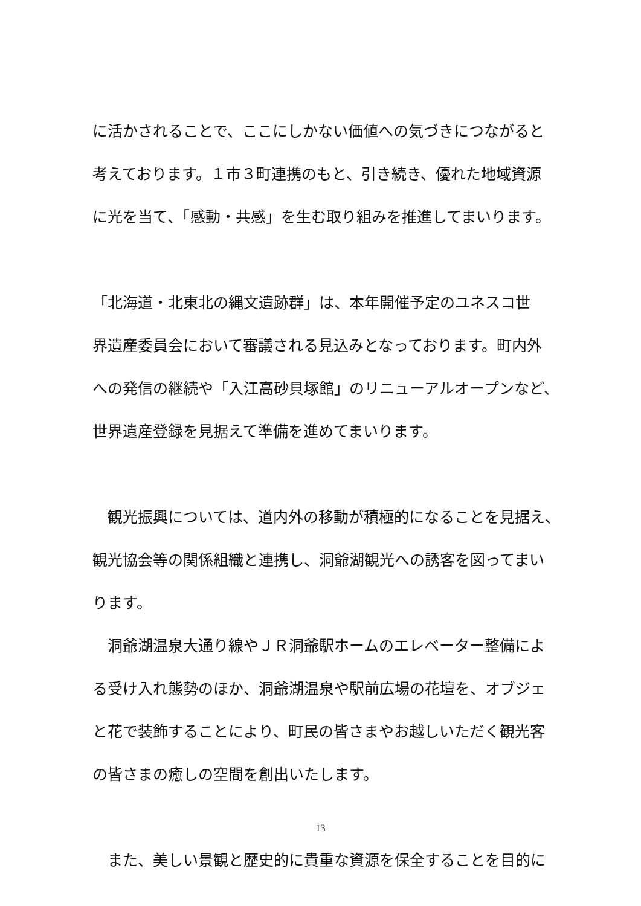に活かされることで、ここにしかない価値への気づきにつながると
考えております。１市３町連携のもと、引き続き、優れた地域資源
に光を当て、「感動・共感」を生む取り組みを推進してまいります。
「北海道・北東北の縄文遺跡群」は、本年開催予定のユネスコ世
界遺産委員会において審議される見込みとなっております。町内外
への発信の継続や「入江高砂貝塚館」のリニューアルオープンなど、
世界遺産登録を見据えて準備を進めてまいります。
　観光振興については、道内外の移動が積極的になることを見据え、
観光協会等の関係組織と連携し、洞爺湖観光への誘客を図ってまい
ります。
　洞爺湖温泉大通り線やＪＲ洞爺駅ホームのエレベーター整備によ
る受け入れ態勢のほか、洞爺湖温泉や駅前広場の花壇を、オブジェ
と花で装飾することにより、町民の皆さまやお越しいただく観光客
の皆さまの癒しの空間を創出いたします。
　また、美しい景観と歴史的に貴重な資源を保全することを目的に
13